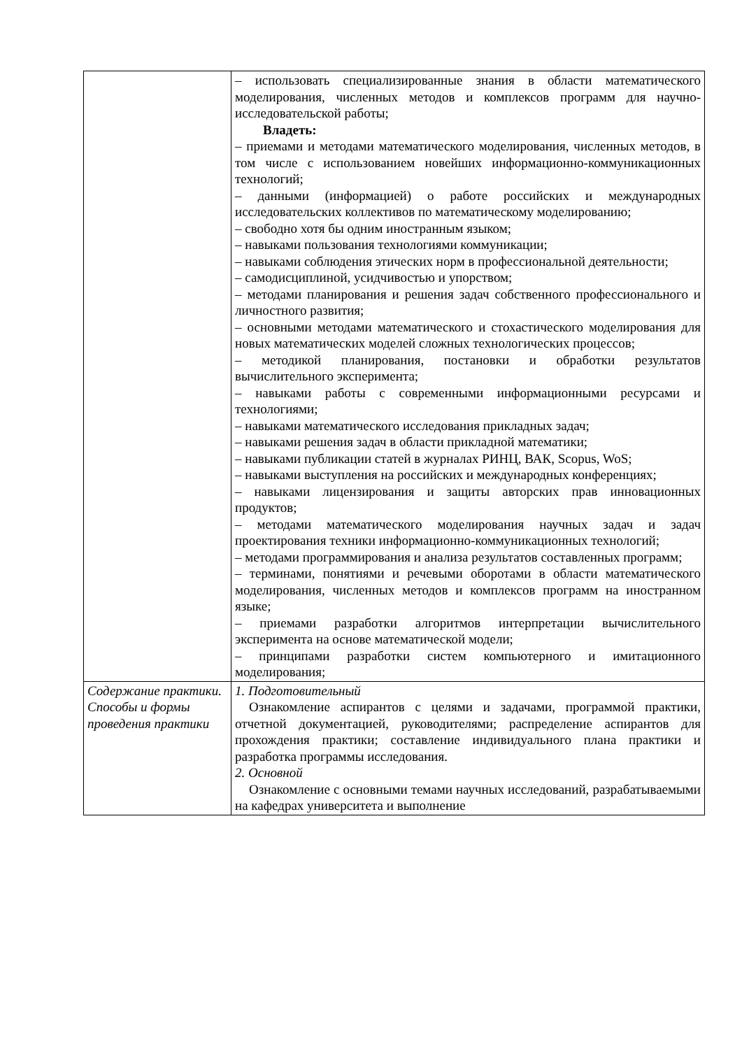| | – использовать специализированные знания в области математического моделирования, численных методов и комплексов программ для научно-исследовательской работы; Владеть: – приемами и методами математического моделирования, численных методов, в том числе с использованием новейших информационно-коммуникационных технологий; – данными (информацией) о работе российских и международных исследовательских коллективов по математическому моделированию; – свободно хотя бы одним иностранным языком; – навыками пользования технологиями коммуникации; – навыками соблюдения этических норм в профессиональной деятельности; – самодисциплиной, усидчивостью и упорством; – методами планирования и решения задач собственного профессионального и личностного развития; – основными методами математического и стохастического моделирования для новых математических моделей сложных технологических процессов; – методикой планирования, постановки и обработки результатов вычислительного эксперимента; – навыками работы с современными информационными ресурсами и технологиями; – навыками математического исследования прикладных задач; – навыками решения задач в области прикладной математики; – навыками публикации статей в журналах РИНЦ, ВАК, Scopus, WoS; – навыками выступления на российских и международных конференциях; – навыками лицензирования и защиты авторских прав инновационных продуктов; – методами математического моделирования научных задач и задач проектирования техники информационно-коммуникационных технологий; – методами программирования и анализа результатов составленных программ; – терминами, понятиями и речевыми оборотами в области математического моделирования, численных методов и комплексов программ на иностранном языке; – приемами разработки алгоритмов интерпретации вычислительного эксперимента на основе математической модели; – принципами разработки систем компьютерного и имитационного моделирования; |
| Содержание практики. Способы и формы проведения практики | 1. Подготовительный Ознакомление аспирантов с целями и задачами, программой практики, отчетной документацией, руководителями; распределение аспирантов для прохождения практики; составление индивидуального плана практики и разработка программы исследования. 2. Основной Ознакомление с основными темами научных исследований, разрабатываемыми на кафедрах университета и выполнение |